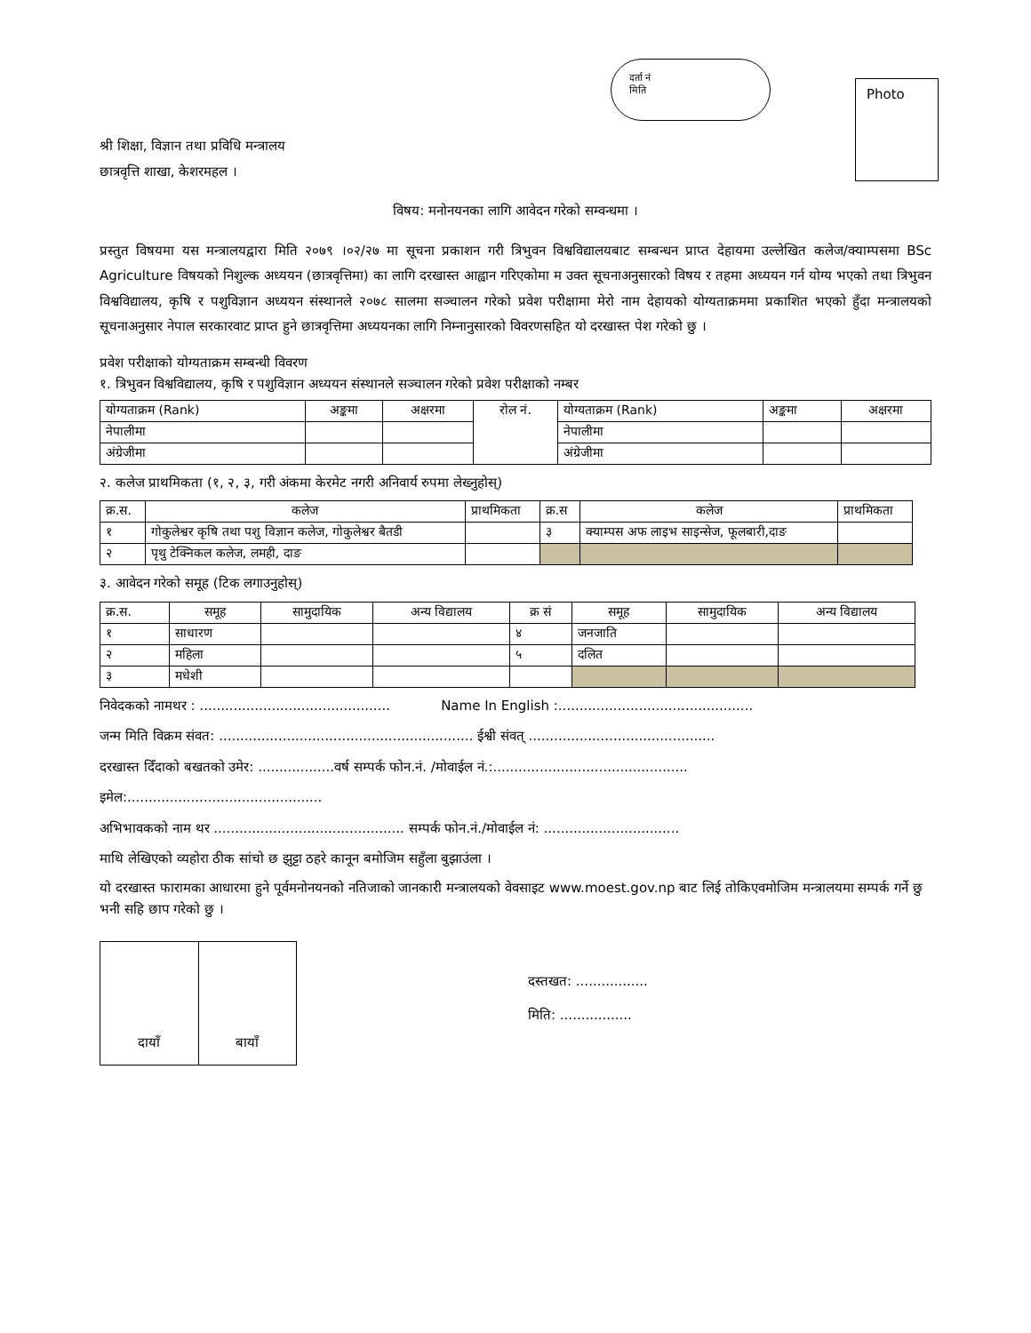दर्ता नं
मिति
Photo
श्री शिक्षा, विज्ञान तथा प्रविधि मन्त्रालय
छात्रवृत्ति शाखा, केशरमहल ।
विषय: मनोनयनका लागि आवेदन गरेको सम्वन्धमा ।
प्रस्तुत विषयमा यस मन्त्रालयद्वारा मिति २०७९ ।०२/२७ मा सूचना प्रकाशन गरी त्रिभुवन विश्वविद्यालयबाट सम्बन्धन प्राप्त देहायमा उल्लेखित कलेज/क्याम्पसमा BSc Agriculture विषयको निशुल्क अध्ययन (छात्रवृत्तिमा) का लागि दरखास्त आह्वान गरिएकोमा म उक्त सूचनाअनुसारको विषय र तहमा अध्ययन गर्न योग्य भएको तथा त्रिभुवन विश्वविद्यालय, कृषि र पशुविज्ञान अध्ययन संस्थानले २०७८ सालमा सञ्चालन गरेको प्रवेश परीक्षामा मेरो नाम देहायको योग्यताक्रममा प्रकाशित भएको हुँदा मन्त्रालयको सूचनाअनुसार नेपाल सरकारवाट प्राप्त हुने छात्रवृत्तिमा अध्ययनका लागि निम्नानुसारको विवरणसहित यो दरखास्त पेश गरेको छु ।
प्रवेश परीक्षाको योग्यताक्रम सम्बन्धी विवरण
१. त्रिभुवन विश्वविद्यालय, कृषि र पशुविज्ञान अध्ययन संस्थानले सञ्चालन गरेको प्रवेश परीक्षाको नम्बर
| योग्यताक्रम (Rank) | अङ्कमा | अक्षरमा | रोल नं. | योग्यताक्रम (Rank) | अङ्कमा | अक्षरमा |
| नेपालीमा | | | | नेपालीमा | | |
| अंग्रेजीमा | | | | अंग्रेजीमा | | |
२. कलेज प्राथमिकता (१, २, ३, गरी अंकमा केरमेट नगरी अनिवार्य रुपमा लेख्नुहोस्)
| क्र.स. | कलेज | प्राथमिकता | क्र.स | कलेज | प्राथमिकता |
| १ | गोकुलेश्वर कृषि तथा पशु विज्ञान कलेज, गोकुलेश्वर बैतडी | | ३ | क्याम्पस अफ लाइभ साइन्सेज, फूलबारी,दाङ | |
| २ | पृथु टेक्निकल कलेज, लमही, दाङ | | | | |
३. आवेदन गरेको समूह (टिक लगाउनुहोस्)
| क्र.स. | समूह | सामुदायिक | अन्य विद्यालय | क्र सं | समूह | सामुदायिक | अन्य विद्यालय |
| १ | साधारण | | | ४ | जनजाति | | |
| २ | महिला | | | ५ | दलित | | |
| ३ | मधेशी | | | | | | |
निवेदकको नामथर : ............................................. Name In English :..............................................
जन्म मिति विक्रम संवत: ............................................................ ईश्वी संवत् ............................................
दरखास्त दिँदाको बखतको उमेर: ..................वर्ष सम्पर्क फोन.नं. /मोवाईल नं.:..............................................
इमेल:..............................................
अभिभावकको नाम थर ............................................. सम्पर्क फोन.नं./मोवाईल नं: ................................
माथि लेखिएको व्यहोरा ठीक सांचो छ झुट्टा ठहरे कानून बमोजिम सहुँला बुझाउंला ।
यो दरखास्त फारामका आधारमा हुने पूर्वमनोनयनको नतिजाको जानकारी मन्त्रालयको वेवसाइट www.moest.gov.np बाट लिई तोकिएवमोजिम मन्त्रालयमा सम्पर्क गर्ने छु भनी सहि छाप गरेको छु ।
दायाँ बायाँ
दस्तखत: .................
मिति: .................